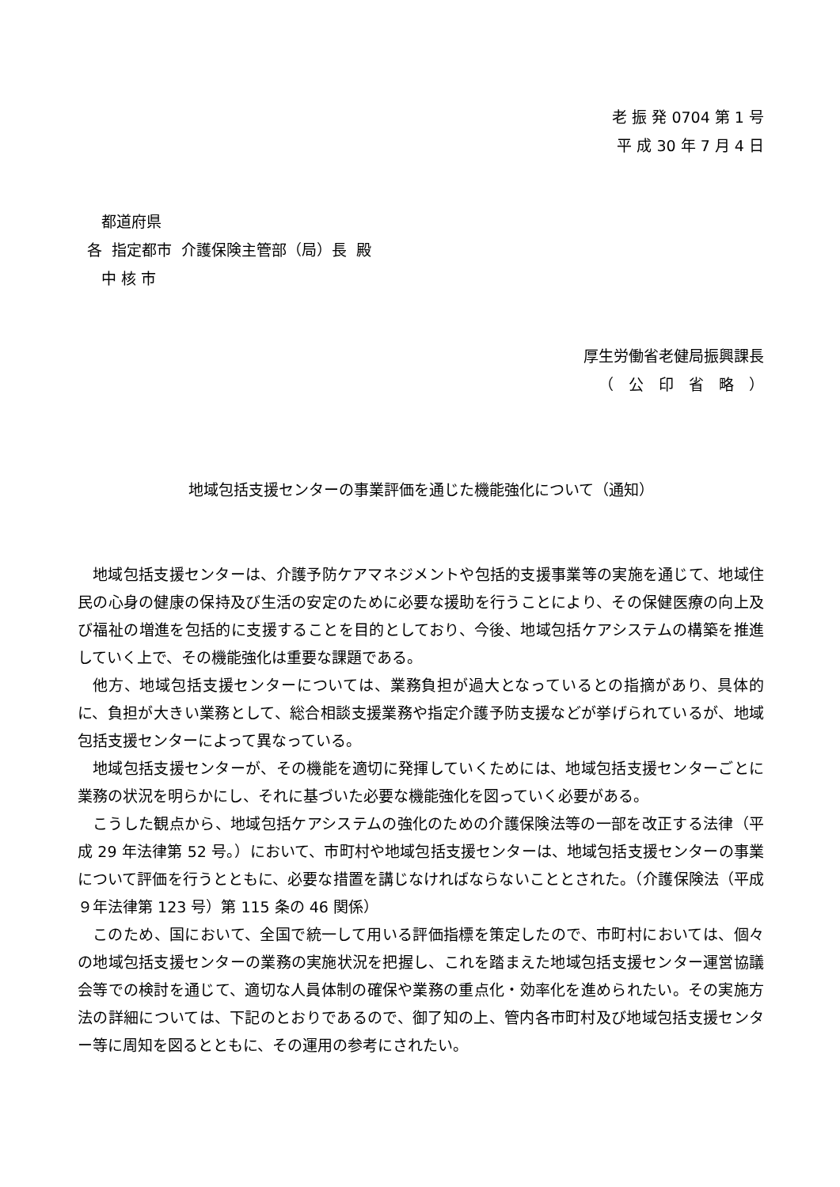老 振 発 0704 第 1 号
平 成 30 年 7 月 4 日
都道府県
各 指定都市 介護保険主管部（局）長 殿
中 核 市
厚生労働省老健局振興課長
（　公　印　省　略　）
地域包括支援センターの事業評価を通じた機能強化について（通知）
地域包括支援センターは、介護予防ケアマネジメントや包括的支援事業等の実施を通じて、地域住民の心身の健康の保持及び生活の安定のために必要な援助を行うことにより、その保健医療の向上及び福祉の増進を包括的に支援することを目的としており、今後、地域包括ケアシステムの構築を推進していく上で、その機能強化は重要な課題である。
他方、地域包括支援センターについては、業務負担が過大となっているとの指摘があり、具体的に、負担が大きい業務として、総合相談支援業務や指定介護予防支援などが挙げられているが、地域包括支援センターによって異なっている。
地域包括支援センターが、その機能を適切に発揮していくためには、地域包括支援センターごとに業務の状況を明らかにし、それに基づいた必要な機能強化を図っていく必要がある。
こうした観点から、地域包括ケアシステムの強化のための介護保険法等の一部を改正する法律（平成 29 年法律第 52 号。）において、市町村や地域包括支援センターは、地域包括支援センターの事業について評価を行うとともに、必要な措置を講じなければならないこととされた。（介護保険法（平成９年法律第 123 号）第 115 条の 46 関係）
このため、国において、全国で統一して用いる評価指標を策定したので、市町村においては、個々の地域包括支援センターの業務の実施状況を把握し、これを踏まえた地域包括支援センター運営協議会等での検討を通じて、適切な人員体制の確保や業務の重点化・効率化を進められたい。その実施方法の詳細については、下記のとおりであるので、御了知の上、管内各市町村及び地域包括支援センター等に周知を図るとともに、その運用の参考にされたい。